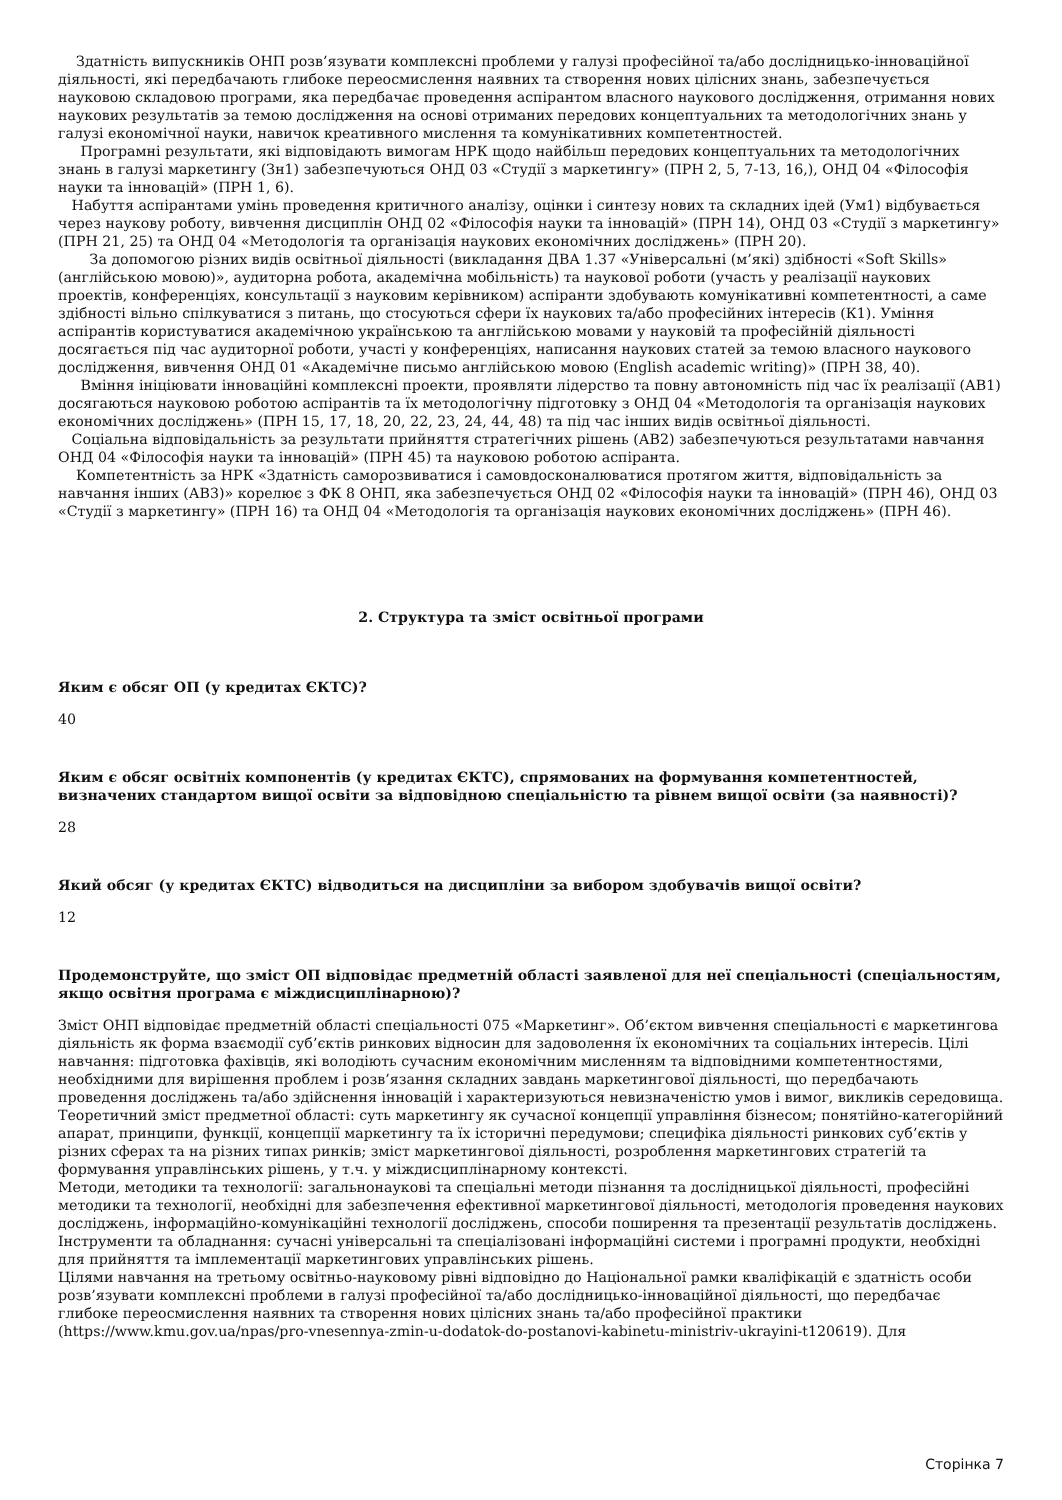Здатність випускників ОНП розв’язувати комплексні проблеми у галузі професійної та/або дослідницько-інноваційної діяльності, які передбачають глибоке переосмислення наявних та створення нових цілісних знань, забезпечується науковою складовою програми, яка передбачає проведення аспірантом власного наукового дослідження, отримання нових наукових результатів за темою дослідження на основі отриманих передових концептуальних та методологічних знань у галузі економічної науки, навичок креативного мислення та комунікативних компетентностей.
Програмні результати, які відповідають вимогам НРК щодо найбільш передових концептуальних та методологічних знань в галузі маркетингу (Зн1) забезпечуються ОНД 03 «Студії з маркетингу» (ПРН 2, 5, 7-13, 16,), ОНД 04 «Філософія науки та інновацій» (ПРН 1, 6).
Набуття аспірантами умінь проведення критичного аналізу, оцінки і синтезу нових та складних ідей (Ум1) відбувається через наукову роботу, вивчення дисциплін ОНД 02 «Філософія науки та інновацій» (ПРН 14), ОНД 03 «Студії з маркетингу» (ПРН 21, 25) та ОНД 04 «Методологія та організація наукових економічних досліджень» (ПРН 20).
За допомогою різних видів освітньої діяльності (викладання ДВА 1.37 «Універсальні (м’які) здібності «Soft Skills» (англійською мовою)», аудиторна робота, академічна мобільність) та наукової роботи (участь у реалізації наукових проектів, конференціях, консультації з науковим керівником) аспіранти здобувають комунікативні компетентності, а саме здібності вільно спілкуватися з питань, що стосуються сфери їх наукових та/або професійних інтересів (К1). Уміння аспірантів користуватися академічною українською та англійською мовами у науковій та професійній діяльності досягається під час аудиторної роботи, участі у конференціях, написання наукових статей за темою власного наукового дослідження, вивчення ОНД 01 «Академічне письмо англійською мовою (English academic writing)» (ПРН 38, 40).
Вміння ініціювати інноваційні комплексні проекти, проявляти лідерство та повну автономність під час їх реалізації (АВ1) досягаються науковою роботою аспірантів та їх методологічну підготовку з ОНД 04 «Методологія та організація наукових економічних досліджень» (ПРН 15, 17, 18, 20, 22, 23, 24, 44, 48) та під час інших видів освітньої діяльності.
Соціальна відповідальність за результати прийняття стратегічних рішень (АВ2) забезпечуються результатами навчання ОНД 04 «Філософія науки та інновацій» (ПРН 45) та науковою роботою аспіранта.
Компетентність за НРК «Здатність саморозвиватися і самовдосконалюватися протягом життя, відповідальність за навчання інших (АВ3)» корелює з ФК 8 ОНП, яка забезпечується ОНД 02 «Філософія науки та інновацій» (ПРН 46), ОНД 03 «Студії з маркетингу» (ПРН 16) та ОНД 04 «Методологія та організація наукових економічних досліджень» (ПРН 46).
2. Структура та зміст освітньої програми
Яким є обсяг ОП (у кредитах ЄКТС)?
40
Яким є обсяг освітніх компонентів (у кредитах ЄКТС), спрямованих на формування компетентностей, визначених стандартом вищої освіти за відповідною спеціальністю та рівнем вищої освіти (за наявності)?
28
Який обсяг (у кредитах ЄКТС) відводиться на дисципліни за вибором здобувачів вищої освіти?
12
Продемонструйте, що зміст ОП відповідає предметній області заявленої для неї спеціальності (спеціальностям, якщо освітня програма є міждисциплінарною)?
Зміст ОНП відповідає предметній області спеціальності 075 «Маркетинг». Об’єктом вивчення спеціальності є маркетингова діяльність як форма взаємодії суб’єктів ринкових відносин для задоволення їх економічних та соціальних інтересів. Цілі навчання: підготовка фахівців, які володіють сучасним економічним мисленням та відповідними компетентностями, необхідними для вирішення проблем і розв’язання складних завдань маркетингової діяльності, що передбачають проведення досліджень та/або здійснення інновацій і характеризуються невизначеністю умов і вимог, викликів середовища.
Теоретичний зміст предметної області: суть маркетингу як сучасної концепції управління бізнесом; понятійно-категорійний апарат, принципи, функції, концепції маркетингу та їх історичні передумови; специфіка діяльності ринкових суб’єктів у різних сферах та на різних типах ринків; зміст маркетингової діяльності, розроблення маркетингових стратегій та формування управлінських рішень, у т.ч. у міждисциплінарному контексті.
Методи, методики та технології: загальнонаукові та спеціальні методи пізнання та дослідницької діяльності, професійні методики та технології, необхідні для забезпечення ефективної маркетингової діяльності, методологія проведення наукових досліджень, інформаційно-комунікаційні технології досліджень, способи поширення та презентації результатів досліджень.
Інструменти та обладнання: сучасні універсальні та спеціалізовані інформаційні системи і програмні продукти, необхідні для прийняття та імплементації маркетингових управлінських рішень.
Цілями навчання на третьому освітньо-науковому рівні відповідно до Національної рамки кваліфікацій є здатність особи розв’язувати комплексні проблеми в галузі професійної та/або дослідницько-інноваційної діяльності, що передбачає глибоке переосмислення наявних та створення нових цілісних знань та/або професійної практики (https://www.kmu.gov.ua/npas/pro-vnesennya-zmin-u-dodatok-do-postanovi-kabinetu-ministriv-ukrayini-t120619). Для
Сторінка 7